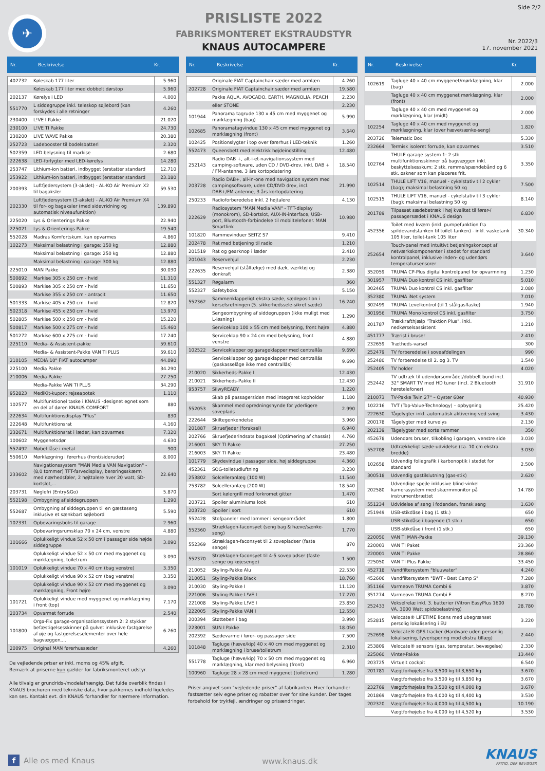Side 2/2
✈
PRISLISTE 2022
FABRIKSMONTERET EKSTRAUDSTYR
KNAUS AUTOCAMPERE
Nr. 2022/3
17. november 2021
Nr. Beskrivelse Kr.
| 402732 | Køleskab 177 liter | 5.960 |
| | Køleskab 177 liter med dobbelt dørstop | 5.960 |
| 202137 | Kørelys i LED | 4.000 |
| 551770 | L siddegruppe inkl. teleskop søjlebord (kan forskydes i alle retninger | 4.260 |
| 230400 | L!VE I Pakke | 21.020 |
| 230100 | L!VE TI Pakke | 24.730 |
| 230200 | L!VE WAVE Pakke | 20.380 |
| 252723 | Ladebooster til bodelsbatteri | 2.320 |
| 502359 | LED belysning til markise | 2.680 |
| 222638 | LED-forlygter med LED-kørelys | 14.280 |
| 253747 | Lithium-ion batteri, indbygget (erstatter standard | 12.710 |
| 253922 | Lithium-ion batteri, indbygget (erstatter standard | 23.180 |
| 200393 | Luftfjedersystem (3-akslet) - AL-KO Air Premium X2 til bagaksler | 59.530 |
| 202330 | Luftfjedersystem (3-akslet) - AL-KO Air Premium X4 til for- og bagaksler (med sidevridning og automatisk niveaufunktion) | 139.890 |
| 225020 | Lys & Orienterings Pakke | 22.940 |
| 225021 | Lys & Orienterings Pakke | 19.540 |
| 552028 | Madras Komfortskum, kan opvarmes | 4.860 |
| 102273 | Maksimal belastning i garage: 150 kg | 12.880 |
| | Maksimal belastning i garage: 250 kg | 12.880 |
| | Maksimal belastning i garage: 300 kg | 12.880 |
| 225010 | MAN Pakke | 30.030 |
| 500892 | Markise 305 x 250 cm - hvid | 11.310 |
| 500893 | Markise 305 x 250 cm - hvid | 11.650 |
| | Markise 355 x 250 cm - antracit | 11.650 |
| 501333 | Markise 405 x 250 cm - hvid | 12.820 |
| 502318 | Markise 455 x 250 cm - hvid | 13.970 |
| 502805 | Markise 500 x 250 cm - hvid | 15.220 |
| 500817 | Markise 500 x 275 cm - hvid | 15.460 |
| 501272 | Markise 600 x 275 cm - hvid | 17.240 |
| 225110 | Media- & Assistent-pakke | 59.610 |
| | Media- & Assistent-Pakke VAN TI PLUS | 59.610 |
| 210105 | MEDIA 10" FIAT autocamper | 44.090 |
| 225100 | Media Pakke | 34.290 |
| 210006 | Media-Pakke | 27.250 |
| | Media-Pakke VAN TI PLUS | 34.290 |
| 952823 | MediKit-kupon: rejseapotek | 1.110 |
| 102577 | Multifunktionel taske i KNAUS -designet egnet som en del af døren KNAUS COMFORT | 880 |
| 222634 | Multifunktionsdisplay "Plus" | 830 |
| 222648 | Multifunktionsrat | 4.160 |
| 232671 | Multifunktionsrat i læder, kan opvarmes | 7.320 |
| 100602 | Myggenetsdør | 4.630 |
| 552492 | Møbel-låse i metal | 900 |
| 550610 | Mørklægning i førerhus (front/sideruder) | 8.000 |
| 233602 | Navigationssystem "MAN Media VAN Navigation" - (8,0 tommer) TFT-farvedisplay, berøringsskærm med nærhedsføler, 2 højttalere hver 20 watt, SD-kortslot,... | 22.640 |
| 203731 | Nøglefri (Entry&Go) | 5.870 |
| 552198 | Ombygning af siddegruppen | 1.290 |
| 552687 | Ombygning af siddegruppen til en gæsteseng inklusive et sænkbart søjlebord | 5.590 |
| 102331 | Opbevaringsboks til garage | 2.960 |
| | Opbevaringsrumsklap 70 x 24 cm, venstre | 4.880 |
| 101666 | Oplukkeligt vindue 52 x 50 cm i passager side højde siddegruppe | 3.090 |
| | Oplukkeligt vindue 52 x 50 cm med myggenet og mørklægning, toiletrum | 3.090 |
| 101019 | Oplukkeligt vindue 70 x 40 cm (bag venstre) | 3.350 |
| | Oplukkeligt vindue 90 x 52 cm (bag venstre) | 3.350 |
| | Oplukkeligt vindue 90 x 52 cm med myggenet og mørklægning, Front højre | 3.090 |
| 101721 | Oplukkeligt vindue med myggenet og mørklægning i front (top) | 7.170 |
| 203734 | Opvarmet forrude | 2.540 |
| 101800 | Orga-Fix garage-organisationssystem 2: 2 stykker befæstigelsesskinner på gulvet inklusive fastgørelse af øje og fastgørelseselementer over hele bagvæggen,... | 6.260 |
| 200975 | Original MAN førerhussæder | 4.260 |
De vejledende priser er inkl. moms og 45% afgift.
Bemærk at priserne kun gælder for fabriksmonteret udstyr.
Alle tilvalg er grundrids-/modelafhængig. Det fulde overblik findes i KNAUS brochuren med tekniske data, hvor pakkernes indhold ligeledes kan ses. Kontakt evt. din KNAUS forhandler for nærmere information.
Nr. Beskrivelse Kr.
| | Originale FIAT Captainchair sæder med armlæn | 4.260 |
| 202728 | Originale FIAT Captainchair sæder med armlæn | 19.580 |
| | Pakke AQUA, AVOCADO, EARTH, MAGNOLIA, PEACH | 2.230 |
| | eller STONE | 2.230 |
| 101944 | Panorama tagrude 130 x 45 cm med myggenet og mørklægning (bag) | 5.990 |
| 102685 | Panoramatagvindue 130 x 45 cm med myggenet og mørklægning (front) | 3.640 |
| 102425 | Positionslygter i top over førerhus i LED-teknik | 1.260 |
| 552473 | Queensbett med elektrisk højdeindstilling | 12.480 |
| 252143 | Radio DAB +, alt-i-et-navigationssystem med camping-software, uden CD / DVD-drev, inkl. DAB + / FM-antenne, 3 års kortopdatering | 18.540 |
| 203728 | Radio DAB+, all-in-one med navigation system med campingsoftware, uden CD/DVD drev, incl. DAB+/FM antenne, 3 års kortopdatering | 21.990 |
| 250233 | Radioforberedelse inkl. 2 højtalere | 4.130 |
| 222629 | Radiosystem "MAN Media VAN" - TFT-display (monokrom), SD-kortslot, AUX-IN-interface, USB-port, Bluetooth-forbindelse til mobiltelefoner. MAN Smartlink | 10.980 |
| 101820 | Rammevinduer SEITZ S7 | 9.410 |
| 202478 | Rat med betjening til radio | 1.210 |
| 201519 | Rat og gearknop i læder | 2.410 |
| 201043 | Reservehjul | 2.230 |
| 222635 | Reservehjul (stålfælge) med dæk, værktøj og donkraft | 2.380 |
| 551327 | Røgalarm | 360 |
| 552327 | Safetyboks | 5.150 |
| 552362 | Sammenklappeligt ekstra sæde, sædeposition i kørselsretningen (5. sikkerhedssele-sikret sæde) | 16.240 |
| | Sengeombygning af siddegruppen (ikke muligt med L-løsning) | 1.290 |
| | Serviceklap 100 x 55 cm med belysning, front højre | 4.880 |
| | Serviceklap 90 x 24 cm med belysning, front venstre | 4.880 |
| 102522 | Serviceklapper og garageklapper med centrallås | 9.690 |
| | Serviceklapper og garageklapper med centrallås (gaskasselåge ikke med centrallås) | 9.690 |
| 210020 | Sikkerheds-Pakke I | 12.430 |
| 210021 | Sikkerheds-Pakke II | 12.430 |
| 953757 | SilwyREADY | 1.220 |
| | Skab på passagersiden med integreret kopholder | 1.180 |
| 552053 | Skammel med opredningshynde for yderligere soveplads | 2.990 |
| 222644 | Skiltegenkendelse | 3.960 |
| 201887 | Skruefjeder (foraksel) | 6.940 |
| 202766 | Skruefjederindsats bagaksel (Optimering af chassis) | 4.760 |
| 216001 | SKY TI Pakke | 27.250 |
| 216003 | SKY TI Pakke | 23.480 |
| 101779 | Skydevindue i passager side, høj siddegruppe | 4.360 |
| 452361 | SOG-toiletudluftning | 3.230 |
| 253802 | Solcelleranlæg (100 W) | 11.540 |
| 253782 | Solcelleranlæg (200 W) | 18.540 |
| | Sort kølergrill med forkromet gitter | 1.470 |
| 203721 | Spoiler aluminiums look | 610 |
| 203720 | Spoiler i sort | 610 |
| 552428 | Stofpaneler med lommer i sengeområdet | 1.800 |
| 552360 | Stræklagen-faconsyet (seng bag & hæve/sænke-seng) | 1.770 |
| 552369 | Stræklagen-faconsyet til 2 sovepladser (faste senge) | 870 |
| 552370 | Stræklagen-faconsyet til 4-5 sovepladser (faste senge og køjesenge) | 1.500 |
| 210052 | Styling-Pakke Alu | 22.530 |
| 210051 | Styling-Pakke Black | 18.760 |
| 210030 | Styling-Pakke I | 11.120 |
| 221006 | Styling-Pakke L!VE I | 17.270 |
| 221008 | Styling-Pakke L!VE I | 23.850 |
| 222005 | Styling-Pakke VAN I | 12.550 |
| 200394 | Støtteben i bag | 3.990 |
| 223001 | SUN I Pakke | 18.050 |
| 202392 | Sædevarme i fører- og passager side | 7.500 |
| 101848 | Tagluge (hæve/kip) 40 x 40 cm med myggenet og mørklægning i bruse/toiletrum | 2.310 |
| 551778 | Tagluge (hæve/kip) 70 x 50 cm med myggenet og mørklægning, klar med belysning (front) | 6.960 |
| 100960 | Tagluge 28 x 28 cm med myggenet (toiletrum) | 1.280 |
Priser angivet som "vejledende priser" af fabrikanten. Hver forhandler fastsætter selv egne priser og rabatter over for sine kunder. Der tages forbehold for trykfejl, ændringer og prisændringer.
Nr. Beskrivelse Kr.
| 102619 | Tagluge 40 x 40 cm myggenet/mørklægning, klar (bag) | 2.000 |
| | Tagluge 40 x 40 cm myggenet mørklægning, klar (front) | 2.000 |
| | Tagluge 40 x 40 cm med myggenet og mørklægning, klar (midt) | 2.000 |
| 102254 | Tagluge 40 x 40 cm med myggenet og mørklægning, klar (over hæve/sænke-seng) | 1.820 |
| 203726 | Telematic Box | 5.330 |
| 232664 | Termisk isoleret forrude, kan opvarmes | 3.510 |
| 102764 | THULE garage system 1: 2 stk. multifunktionsskinner på bagvæggen inkl. beskyttelsesskum; 2 stk. remme/spændebånd og 6 stk. øskner som kan placeres frit. | 3.350 |
| 102514 | THULE LIFT V16, manuel - cykelstativ til 2 cykler (bag); maksimal belastning 50 kg | 7.500 |
| 102515 | THULE LIFT V16, manuel - cykelstativ til 3 cykler (bag); maksimal belastning 50 kg | 8.140 |
| 201789 | Tilpasset sædebetræk i høj kvalitet til fører-/ passagersædet i KNAUS design | 6.830 |
| 452356 | Toilet med kværn (inkl. pumpefunktion fra spildevandstanken til toilet-tanken) - inkl. vasketank 105 liter, toilet-tank 105 liter | 30.340 |
| 252654 | Touch-panel med intuitivt betjeningskoncept af netværkskomponenter i stedet for standard kontrolpanel, inklusive inden- og udendørs temperatursensorer | 3.640 |
| 352059 | TRUMA CP-Plus digital kontrolpanel for opvarmning | 1.230 |
| 301957 | TRUMA Duo kontrol CS inkl. gasfilter | 5.010 |
| 302465 | TRUMA Duo kontrol CS inkl. gasfilter | 2.080 |
| 352380 | TRUMA iNet system | 7.010 |
| 302499 | TRUMA Levelkontrol (til 1 stålgasflaske) | 1.940 |
| 301956 | TRUMA Mono kontrol CS inkl. gasfilter | 3.750 |
| 201787 | Trækkrafthjælp "Traktion Plus", inkl. nedkørselsassistent | 1.210 |
| 451777 | Trærist i bruser | 2.410 |
| 232659 | Trætheds-varsel | 300 |
| 252479 | TV forberedelse i soveafdelingen | 990 |
| 252480 | TV forberedelse til 2. og 3. TV | 1.540 |
| 252405 | TV holder | 4.020 |
| 252442 | TV udtræk til udendørsområdet/dobbelt bund incl. 32" SMART TV med HD tuner (incl. 2 Bluetooth høretelefoner) | 31.910 |
| 210073 | TV-Pakke Twin 27" – Oyster 60er | 40.930 |
| 102216 | TVT (Top-Value-Technology) – opbygning | 25.420 |
| 222630 | Tågelygter inkl. automatisk aktivering ved sving | 3.430 |
| 200178 | Tågelygter med kurvelys | 2.130 |
| 202139 | Tågelygter med sorte rammer | 350 |
| 452678 | Udendørs bruser, tilkobling i garagen, venstre side | 3.030 |
| 552708 | Udtrækkeligt sæde-udvidelse (ca. 10 cm ekstra bredde) | 3.030 |
| 102658 | Udvendig foliegrafik i karbonoptik i stedet for standard | 2.500 |
| 300518 | Udvendig gastilslutning (gas-stik) | 2.620 |
| 202580 | Udvendige spejle inklusive blind-vinkel kamerasystem med skærmmonitor på instrumentbrættet | 14.780 |
| 551234 | Udvidelse af seng i fodenden, fransk seng | 1.630 |
| 251949 | USB-stikdåse i bag (1 stk.) | 650 |
| | USB-stikdåse i bagende (1 stk.) | 650 |
| | USB-stikdåse i front (1 stk.) | 650 |
| 220050 | VAN TI MAN-Pakke | 39.130 |
| 220003 | VAN TI Paket | 23.360 |
| 220001 | VAN TI Pakke | 28.860 |
| 225050 | VAN TI Plus Pakke | 33.450 |
| 452718 | Vandfiltersystem "bluuwater" | 4.240 |
| 452606 | Vandfiltersystem "BWT - Best Camp S" | 7.280 |
| 351166 | Varmeovn TRUMA Combi 6 | 3.870 |
| 351274 | Varmeovn TRUMA Combi E | 8.270 |
| 252433 | Vekselrelæ inkl. 3. batterier (Vitron EasyPlus 1600 VA, 3000 Watt spidsbelastning) | 28.780 |
| 252815 | Velocate® LIFETIME licens med ubegrænset persolig lokalisering i EU | 3.220 |
| 252698 | Velocate® GPS tracker (Hardware uden personlig lokalisering, tyverisporing mod ekstra tillæg) | 2.440 |
| 253809 | Velocate® sensors (gas, temperatur, bevægelse) | 2.330 |
| 225060 | Vinter-Pakke | 13.440 |
| 203725 | Virtuelt cockpit | 6.540 |
| 201781 | Vægtforhøjelse fra 3,500 kg til 3,650 kg | 3.670 |
| | Vægtforhøjelse fra 3,500 kg til 3,850 kg | 3.670 |
| 232769 | Vægtforhøjelse fra 3,500 kg til 4,000 kg | 3.670 |
| 201869 | Vægtforhøjelse fra 4,000 kg til 4,400 kg | 3.530 |
| 202320 | Vægtforhøjelse fra 4,000 kg til 4,500 kg | 10.190 |
| | Vægtforhøjelse fra 4,000 kg til 4,520 kg | 3.530 |
f Alle os med Knaus
www.knaus.dk
KNAUS
FRITID, DER BEVÆGER